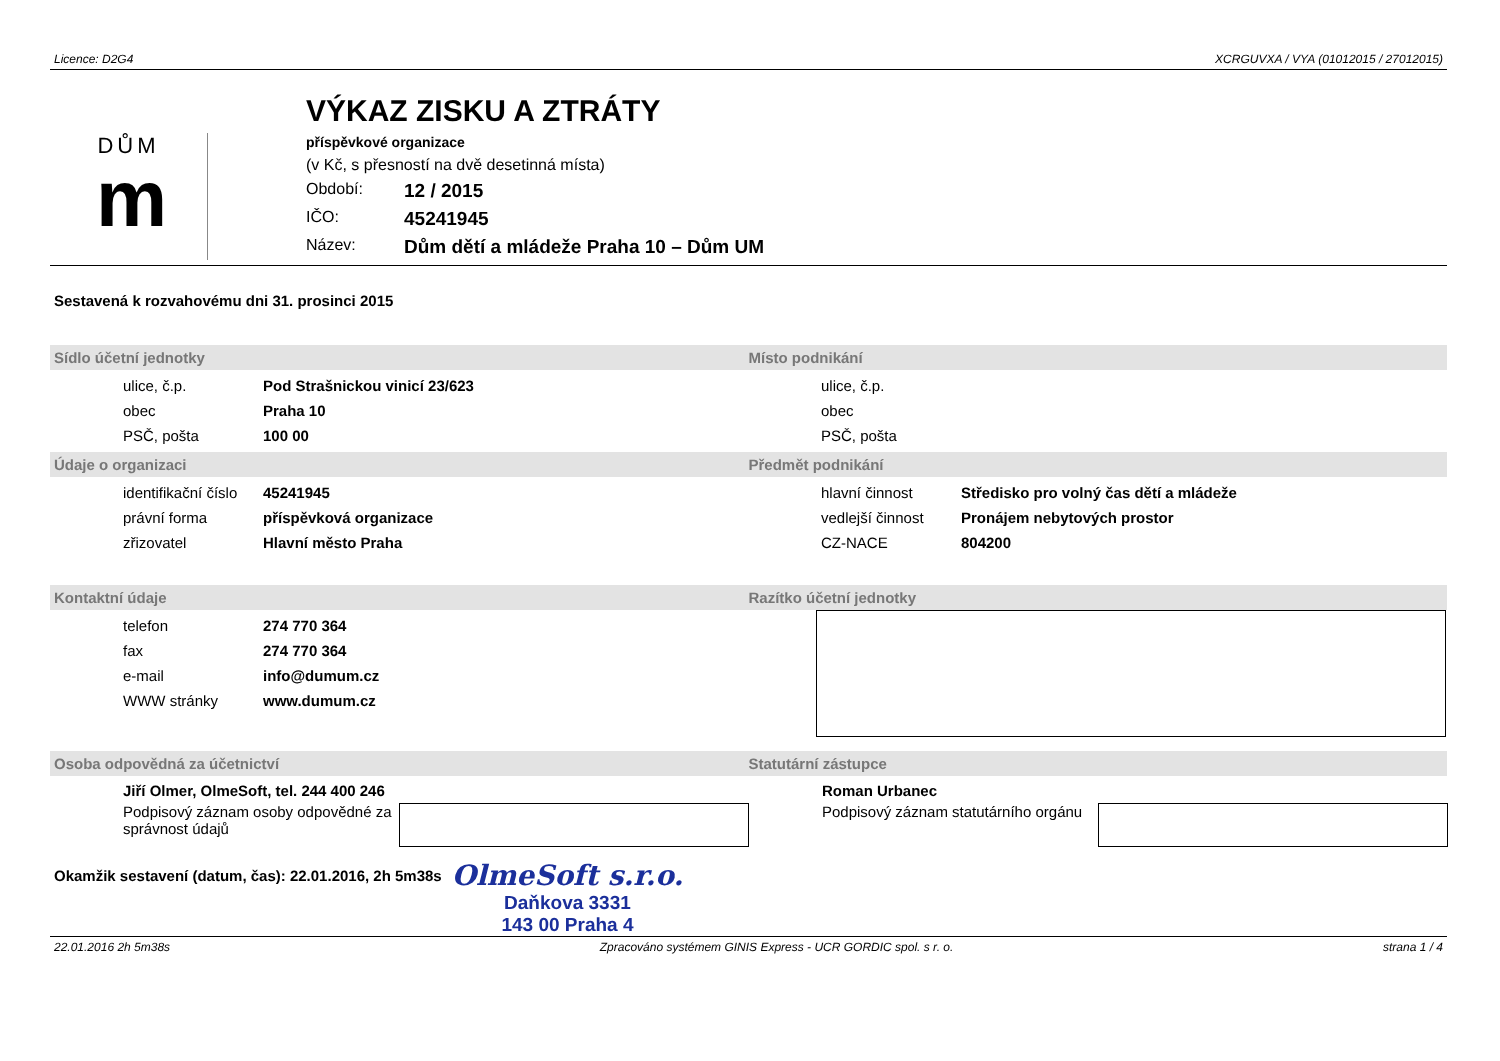Licence: D2G4 XCRGUVXA / VYA (01012015 / 27012015)
DŮM
m
VÝKAZ ZISKU A ZTRÁTY
příspěvkové organizace
(v Kč, s přesností na dvě desetinná místa)
Období: 12 / 2015
IČO: 45241945
Název: Dům dětí a mládeže Praha 10 – Dům UM
Sestavená k rozvahovému dni 31. prosinci 2015
Sídlo účetní jednotky Místo podnikání
ulice, č.p. Pod Strašnickou vinicí 23/623
obec Praha 10
PSČ, pošta 100 00
ulice, č.p.
obec
PSČ, pošta
Údaje o organizaci Předmět podnikání
identifikační číslo 45241945
právní forma příspěvková organizace
zřizovatel Hlavní město Praha
hlavní činnost Středisko pro volný čas dětí a mládeže
vedlejší činnost Pronájem nebytových prostor
CZ-NACE 804200
Kontaktní údaje Razítko účetní jednotky
telefon 274 770 364
fax 274 770 364
e-mail info@dumum.cz
WWW stránky www.dumum.cz
Osoba odpovědná za účetnictví Statutární zástupce
Jiří Olmer, OlmeSoft, tel. 244 400 246
Podpisový záznam osoby odpovědné za správnost údajů
Roman Urbanec
Podpisový záznam statutárního orgánu
Okamžik sestavení (datum, čas): 22.01.2016, 2h 5m38s
OlmeSoft s.r.o.
Daňkova 3331
143 00 Praha 4
22.01.2016 2h 5m38s Zpracováno systémem GINIS Express - UCR GORDIC spol. s r. o. strana 1 / 4